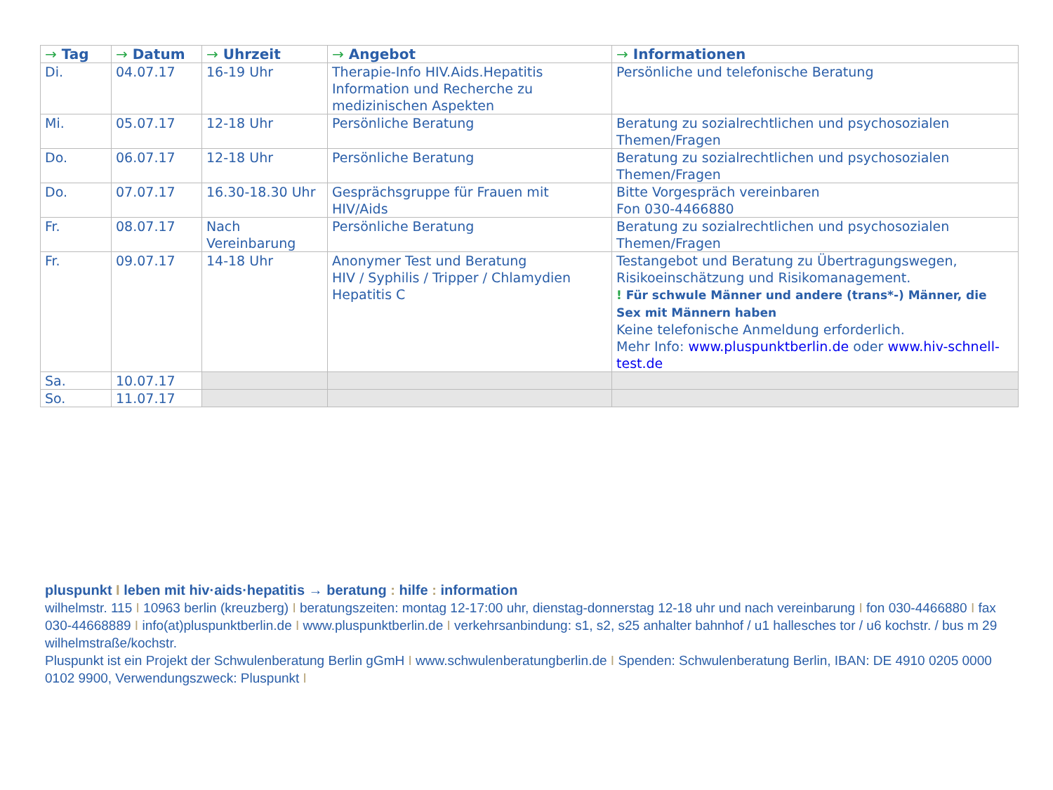| → Tag | → Datum | → Uhrzeit | → Angebot | → Informationen |
| --- | --- | --- | --- | --- |
| Di. | 04.07.17 | 16-19 Uhr | Therapie-Info HIV.Aids.Hepatitis Information und Recherche zu medizinischen Aspekten | Persönliche und telefonische Beratung |
| Mi. | 05.07.17 | 12-18 Uhr | Persönliche Beratung | Beratung zu sozialrechtlichen und psychosozialen Themen/Fragen |
| Do. | 06.07.17 | 12-18 Uhr | Persönliche Beratung | Beratung zu sozialrechtlichen und psychosozialen Themen/Fragen |
| Do. | 07.07.17 | 16.30-18.30 Uhr | Gesprächsgruppe für Frauen mit HIV/Aids | Bitte Vorgespräch vereinbaren Fon 030-4466880 |
| Fr. | 08.07.17 | Nach Vereinbarung | Persönliche Beratung | Beratung zu sozialrechtlichen und psychosozialen Themen/Fragen |
| Fr. | 09.07.17 | 14-18 Uhr | Anonymer Test und Beratung HIV / Syphilis / Tripper / Chlamydien Hepatitis C | Testangebot und Beratung zu Übertragungswegen, Risikoeinschätzung und Risikomanagement. ! Für schwule Männer und andere (trans*-) Männer, die Sex mit Männern haben Keine telefonische Anmeldung erforderlich. Mehr Info: www.pluspunktberlin.de oder www.hiv-schnell-test.de |
| Sa. | 10.07.17 | | | |
| So. | 11.07.17 | | | |
pluspunkt I leben mit hiv·aids·hepatitis → beratung : hilfe : information
wilhelmstr. 115 I 10963 berlin (kreuzberg) I beratungszeiten: montag 12-17:00 uhr, dienstag-donnerstag 12-18 uhr und nach vereinbarung I fon 030-4466880 I fax 030-44668889 I info(at)pluspunktberlin.de I www.pluspunktberlin.de I verkehrsanbindung: s1, s2, s25 anhalter bahnhof / u1 hallesches tor / u6 kochstr. / bus m 29 wilhelmstraße/kochstr.
Pluspunkt ist ein Projekt der Schwulenberatung Berlin gGmH I www.schwulenberatungberlin.de I Spenden: Schwulenberatung Berlin, IBAN: DE 4910 0205 0000 0102 9900, Verwendungszweck: Pluspunkt I